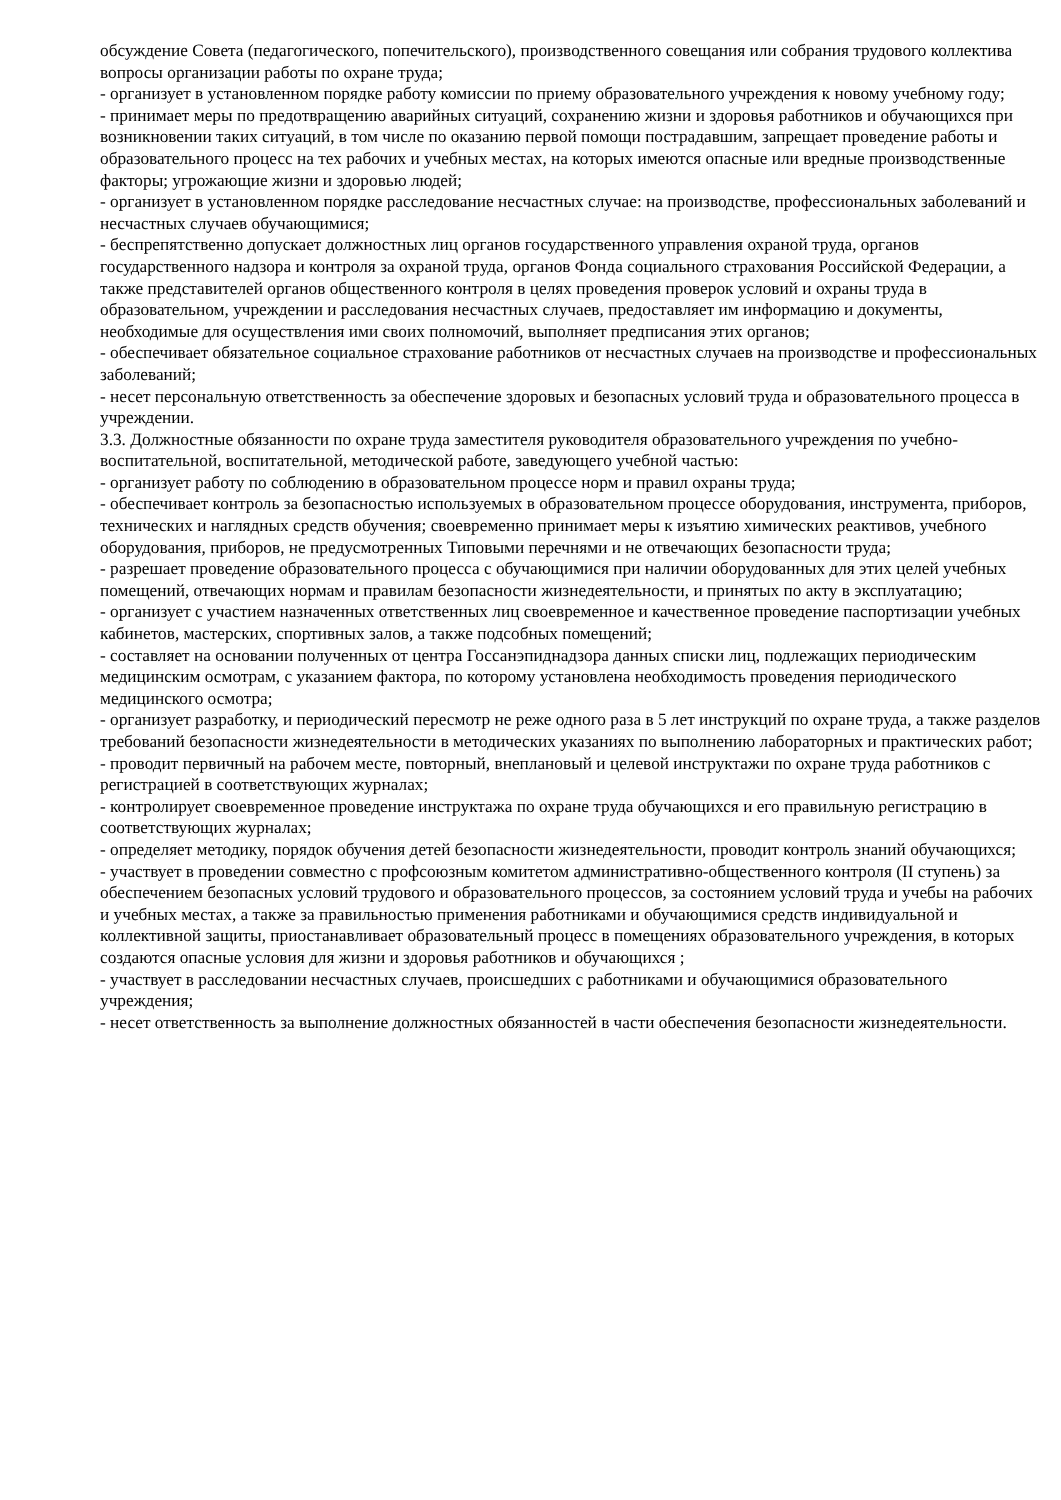обсуждение Совета (педагогического, попечительского), производственного совещания или собрания трудового коллектива вопросы организации работы по охране труда;
- организует в установленном порядке работу комиссии по приему образовательного учреждения к новому учебному году;
- принимает меры по предотвращению аварийных ситуаций, сохранению жизни и здоровья работников и обучающихся при возникновении таких ситуаций, в том числе по оказанию первой помощи пострадавшим, запрещает проведение работы и образовательного процесс на тех рабочих и учебных местах, на которых имеются опасные или вредные производственные факторы; угрожающие жизни и здоровью людей;
- организует в установленном порядке расследование несчастных случае: на производстве, профессиональных заболеваний и несчастных случаев обучающимися;
- беспрепятственно допускает должностных лиц органов государственного управления охраной труда, органов государственного надзора и контроля за охраной труда, органов Фонда социального страхования Российской Федерации, а также представителей органов общественного контроля в целях проведения проверок условий и охраны труда в образовательном, учреждении и расследования несчастных случаев, предоставляет им информацию и документы, необходимые для осуществления ими своих полномочий, выполняет предписания этих органов;
- обеспечивает обязательное социальное страхование работников от несчастных случаев на производстве и профессиональных заболеваний;
- несет персональную ответственность за обеспечение здоровых и безопасных условий труда и образовательного процесса в учреждении.
3.3. Должностные обязанности по охране труда заместителя руководителя образовательного учреждения по учебно-воспитательной, воспитательной, методической работе, заведующего учебной частью:
- организует работу по соблюдению в образовательном процессе норм и правил охраны труда;
- обеспечивает контроль за безопасностью используемых в образовательном процессе оборудования, инструмента, приборов,
технических и наглядных средств обучения; своевременно принимает меры к изъятию химических реактивов, учебного оборудования, приборов, не предусмотренных Типовыми перечнями и не отвечающих безопасности труда;
- разрешает проведение образовательного процесса с обучающимися при наличии оборудованных для этих целей учебных помещений, отвечающих нормам и правилам безопасности жизнедеятельности, и принятых по акту в эксплуатацию;
- организует с участием назначенных ответственных лиц своевременное и качественное проведение паспортизации учебных кабинетов, мастерских, спортивных залов, а также подсобных помещений;
- составляет на основании полученных от центра Госсанэпиднадзора данных списки лиц, подлежащих периодическим медицинским осмотрам, с указанием фактора, по которому установлена необходимость проведения периодического медицинского осмотра;
- организует разработку, и периодический пересмотр не реже одного раза в 5 лет инструкций по охране труда, а также разделов требований безопасности жизнедеятельности в методических указаниях по выполнению лабораторных и практических работ;
- проводит первичный на рабочем месте, повторный, внеплановый и целевой инструктажи по охране труда работников с регистрацией в соответствующих журналах;
- контролирует своевременное проведение инструктажа по охране труда обучающихся и его правильную регистрацию в соответствующих журналах;
- определяет методику, порядок обучения детей безопасности жизнедеятельности, проводит контроль знаний обучающихся;
- участвует в проведении совместно с профсоюзным комитетом административно-общественного контроля (II ступень) за обеспечением безопасных условий трудового и образовательного процессов, за состоянием условий труда и учебы на рабочих и учебных местах, а также за правильностью применения работниками и обучающимися средств индивидуальной и коллективной защиты, приостанавливает образовательный процесс в помещениях образовательного учреждения, в которых создаются опасные условия для жизни и здоровья работников и обучающихся ;
- участвует в расследовании несчастных случаев, происшедших с работниками и обучающимися образовательного учреждения;
- несет ответственность за выполнение должностных обязанностей в части обеспечения безопасности жизнедеятельности.